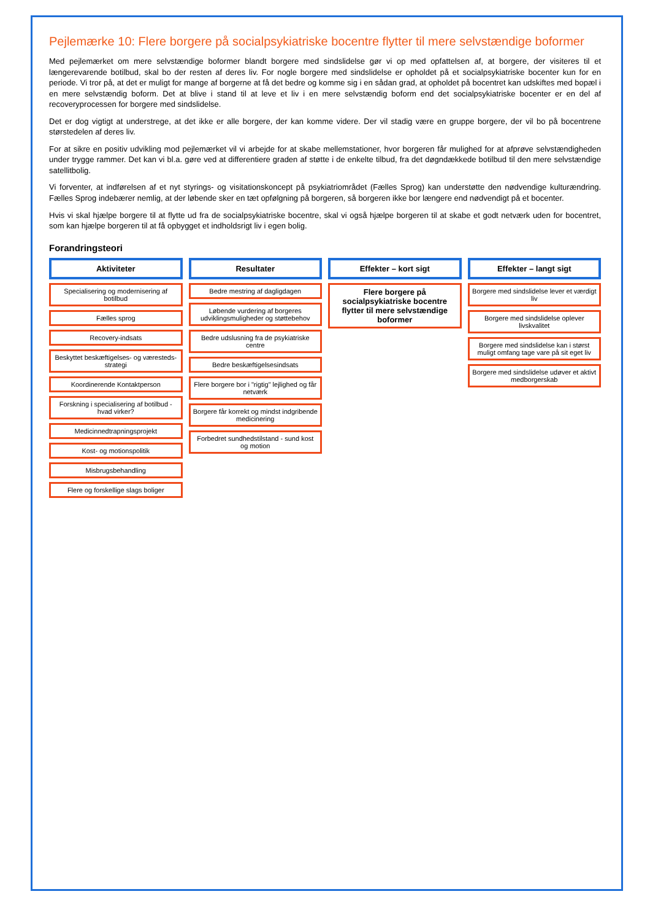Pejlemærke 10: Flere borgere på socialpsykiatriske bocentre flytter til mere selvstændige boformer
Med pejlemærket om mere selvstændige boformer blandt borgere med sindslidelse gør vi op med opfattelsen af, at borgere, der visiteres til et længerevarende botilbud, skal bo der resten af deres liv. For nogle borgere med sindslidelse er opholdet på et socialpsykiatriske bocenter kun for en periode. Vi tror på, at det er muligt for mange af borgerne at få det bedre og komme sig i en sådan grad, at opholdet på bocentret kan udskiftes med bopæl i en mere selvstændig boform. Det at blive i stand til at leve et liv i en mere selvstændig boform end det socialpsykiatriske bocenter er en del af recoveryprocessen for borgere med sindslidelse.
Det er dog vigtigt at understrege, at det ikke er alle borgere, der kan komme videre. Der vil stadig være en gruppe borgere, der vil bo på bocentrene størstedelen af deres liv.
For at sikre en positiv udvikling mod pejlemærket vil vi arbejde for at skabe mellemstationer, hvor borgeren får mulighed for at afprøve selvstændigheden under trygge rammer. Det kan vi bl.a. gøre ved at differentiere graden af støtte i de enkelte tilbud, fra det døgndækkede botilbud til den mere selvstændige satellitbolig.
Vi forventer, at indførelsen af et nyt styrings- og visitationskoncept på psykiatriområdet (Fælles Sprog) kan understøtte den nødvendige kulturændring. Fælles Sprog indebærer nemlig, at der løbende sker en tæt opfølgning på borgeren, så borgeren ikke bor længere end nødvendigt på et bocenter.
Hvis vi skal hjælpe borgere til at flytte ud fra de socialpsykiatriske bocentre, skal vi også hjælpe borgeren til at skabe et godt netværk uden for bocentret, som kan hjælpe borgeren til at få opbygget et indholdsrigt liv i egen bolig.
Forandringsteori
Aktiviteter
Specialisering og modernisering af botilbud
Fælles sprog
Recovery-indsats
Beskyttet beskæftigelses- og væresteds-strategi
Koordinerende Kontaktperson
Forskning i specialisering af botilbud - hvad virker?
Medicinnedtrapningsprojekt
Kost- og motionspolitik
Misbrugsbehandling
Flere og forskellige slags boliger
Resultater
Bedre mestring af dagligdagen
Løbende vurdering af borgeres udviklingsmuligheder og støttebehov
Bedre udslusning fra de psykiatriske centre
Bedre beskæftigelsesindsats
Flere borgere bor i "rigtig" lejlighed og får netværk
Borgere får korrekt og mindst indgribende medicinering
Forbedret sundhedstilstand - sund kost og motion
Effekter – kort sigt
Flere borgere på socialpsykiatriske bocentre flytter til mere selvstændige boformer
Effekter – langt sigt
Borgere med sindslidelse lever et værdigt liv
Borgere med sindslidelse oplever livskvalitet
Borgere med sindslidelse kan i størst muligt omfang tage vare på sit eget liv
Borgere med sindslidelse udøver et aktivt medborgerskab